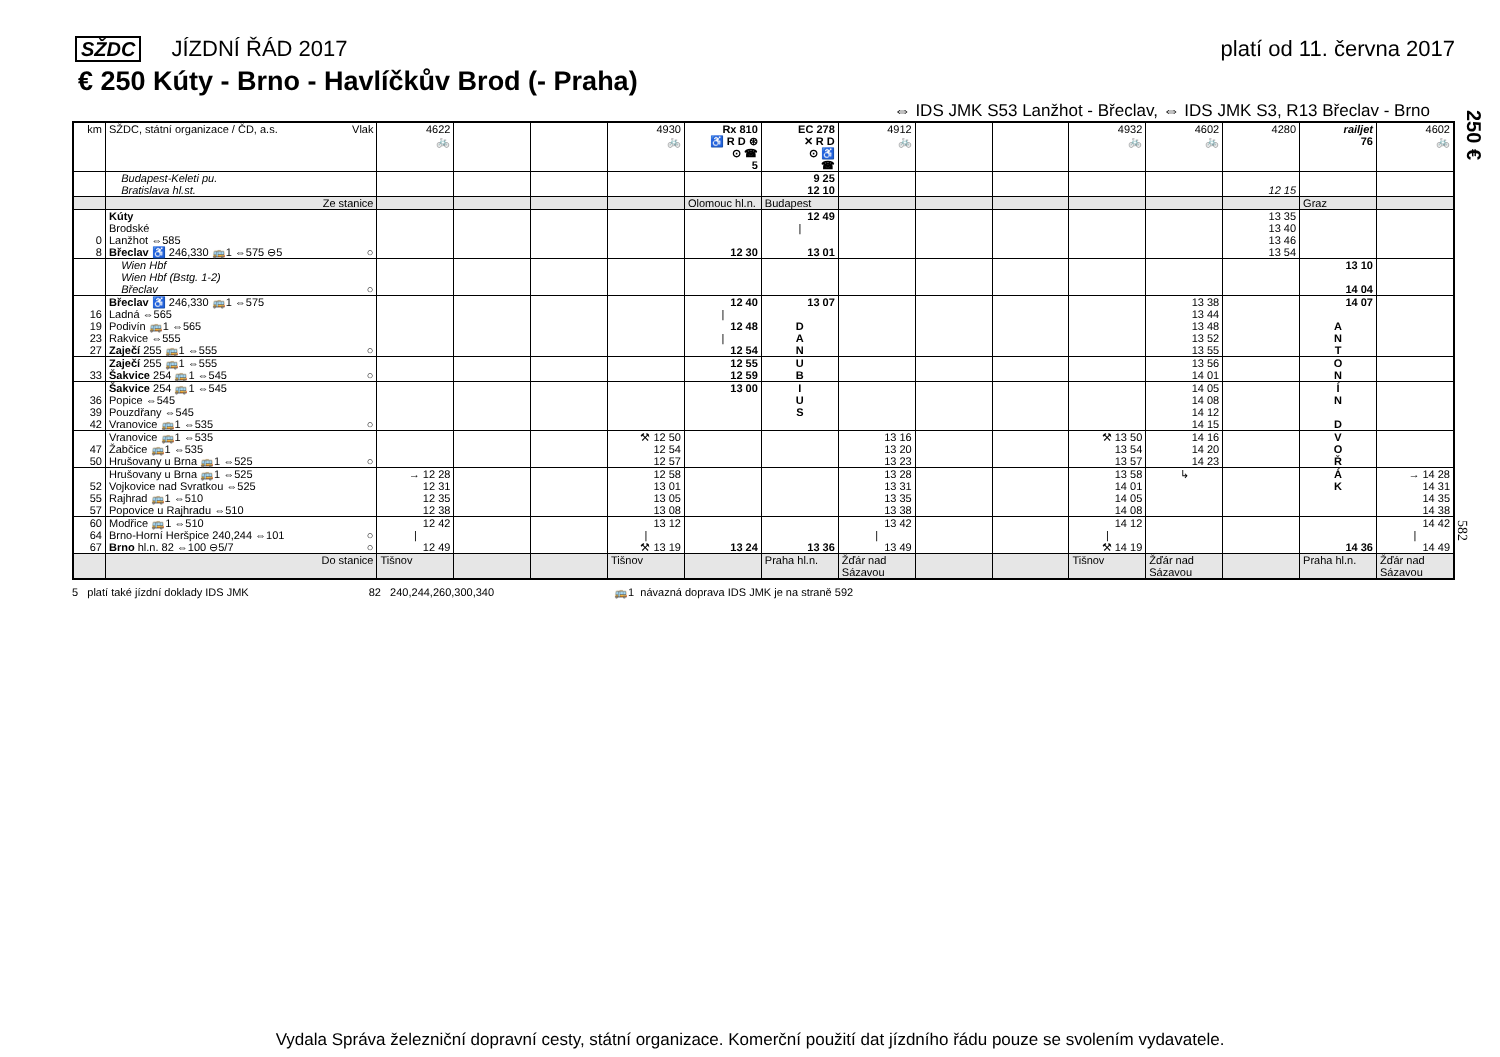SŽDC JÍZDNÍ ŘÁD 2017 platí od 11. června 2017
€ 250 Kúty - Brno - Havlíčkův Brod (- Praha)
⇔ IDS JMK S53 Lanžhot - Břeclav, ⇔ IDS JMK S3, R13 Břeclav - Brno
250 €
582
| km | SŽDC, státní organizace / ČD, a.s. Vlak | 4622 🚲 | | | 4930 🚲 | Rx 810 ♿ R D ⊛ ⊙ ☎ 5 | EC 278 ✕ R D ⊙ ♿ ☎ | 4912 🚲 | | | 4932 🚲 | 4602 🚲 | 4280 | railjet 76 | 4602 🚲 |
| | Budapest-Keleti pu. | | | | | | 9 25 | | | | | | | | |
| | Bratislava hl.st. | | | | | | 12 10 | | | | | | 12 15 | | |
| | Ze stanice | | | | | Olomouc hl.n. | Budapest | | | | | | | Graz | |
| | Kúty | | | | | | 12 49 | | | | | | 13 35 | | |
| | Brodské | | | | | | / | | | | | | 13 40 | | |
| 0 | Lanžhot ⇔585 | | | | | | | | | | | | 13 46 | | |
| 8 | Břeclav ♿ 246,330 🚌1 ⇔575 ⊖5 ○ | | | | | 12 30 | 13 01 | | | | | | 13 54 | | |
| | Wien Hbf | | | | | | | | | | | | | 13 10 | |
| | Wien Hbf (Bstg. 1-2) | | | | | | | | | | | | | | |
| | Břeclav ○ | | | | | | | | | | | | | 14 04 | |
| | Břeclav ♿ 246,330 🚌1 ⇔575 | | | | | 12 40 | 13 07 | | | | | 13 38 | | 14 07 | |
| 16 | Ladná ⇔565 | | | | | / | | | | | | 13 44 | | | |
| 19 | Podivín 🚌1 ⇔565 | | | | | 12 48 | D | | | | | 13 48 | | A | |
| 23 | Rakvice ⇔555 | | | | | / | A | | | | | 13 52 | | N | |
| 27 | Zaječí 255 🚌1 ⇔555 ○ | | | | | 12 54 | N | | | | | 13 55 | | T | |
| | Zaječí 255 🚌1 ⇔555 | | | | | 12 55 | U | | | | | 13 56 | | O | |
| 33 | Šakvice 254 🚌1 ⇔545 ○ | | | | | 12 59 | B | | | | | 14 01 | | N | |
| | Šakvice 254 🚌1 ⇔545 | | | | | 13 00 | I | | | | | 14 05 | | Í | |
| 36 | Popice ⇔545 | | | | | | U | | | | | 14 08 | | N | |
| 39 | Pouzdřany ⇔545 | | | | | | S | | | | | 14 12 | | | |
| 42 | Vranovice 🚌1 ⇔535 ○ | | | | | | | | | | | 14 15 | | D | |
| | Vranovice 🚌1 ⇔535 | | | | ⚒ 12 50 | | | 13 16 | | | ⚒ 13 50 | 14 16 | | V | |
| 47 | Žabčice 🚌1 ⇔535 | | | | 12 54 | | | 13 20 | | | 13 54 | 14 20 | | O | |
| 50 | Hrušovany u Brna 🚌1 ⇔525 ○ | | | | 12 57 | | | 13 23 | | | 13 57 | 14 23 | | Ř | |
| | Hrušovany u Brna 🚌1 ⇔525 | → 12 28 | | | 12 58 | | | 13 28 | | | 13 58 | ↳ | | Á | → 14 28 |
| 52 | Vojkovice nad Svratkou ⇔525 | 12 31 | | | 13 01 | | | 13 31 | | | 14 01 | | | K | 14 31 |
| 55 | Rajhrad 🚌1 ⇔510 | 12 35 | | | 13 05 | | | 13 35 | | | 14 05 | | | | 14 35 |
| 57 | Popovice u Rajhradu ⇔510 | 12 38 | | | 13 08 | | | 13 38 | | | 14 08 | | | | 14 38 |
| 60 | Modřice 🚌1 ⇔510 | 12 42 | | | 13 12 | | | 13 42 | | | 14 12 | | | | 14 42 |
| 64 | Brno-Horní Heršpice 240,244 ⇔101 ○ | / | | | / | | | / | | | / | | | | / |
| 67 | Brno hl.n. 82 ⇔100 ⊖5/7 ○ | 12 49 | | | ⚒ 13 19 | 13 24 | 13 36 | 13 49 | | | ⚒ 14 19 | | | 14 36 | 14 49 |
| | Do stanice | Tišnov | | | Tišnov | | Praha hl.n. | Žďár nad Sázavou | | | Tišnov | Žďár nad Sázavou | | Praha hl.n. | Žďár nad Sázavou |
5 platí také jízdní doklady IDS JMK 82 240,244,260,300,340 🚌1 návazná doprava IDS JMK je na straně 592
Vydala Správa železniční dopravní cesty, státní organizace. Komerční použití dat jízdního řádu pouze se svolením vydavatele.